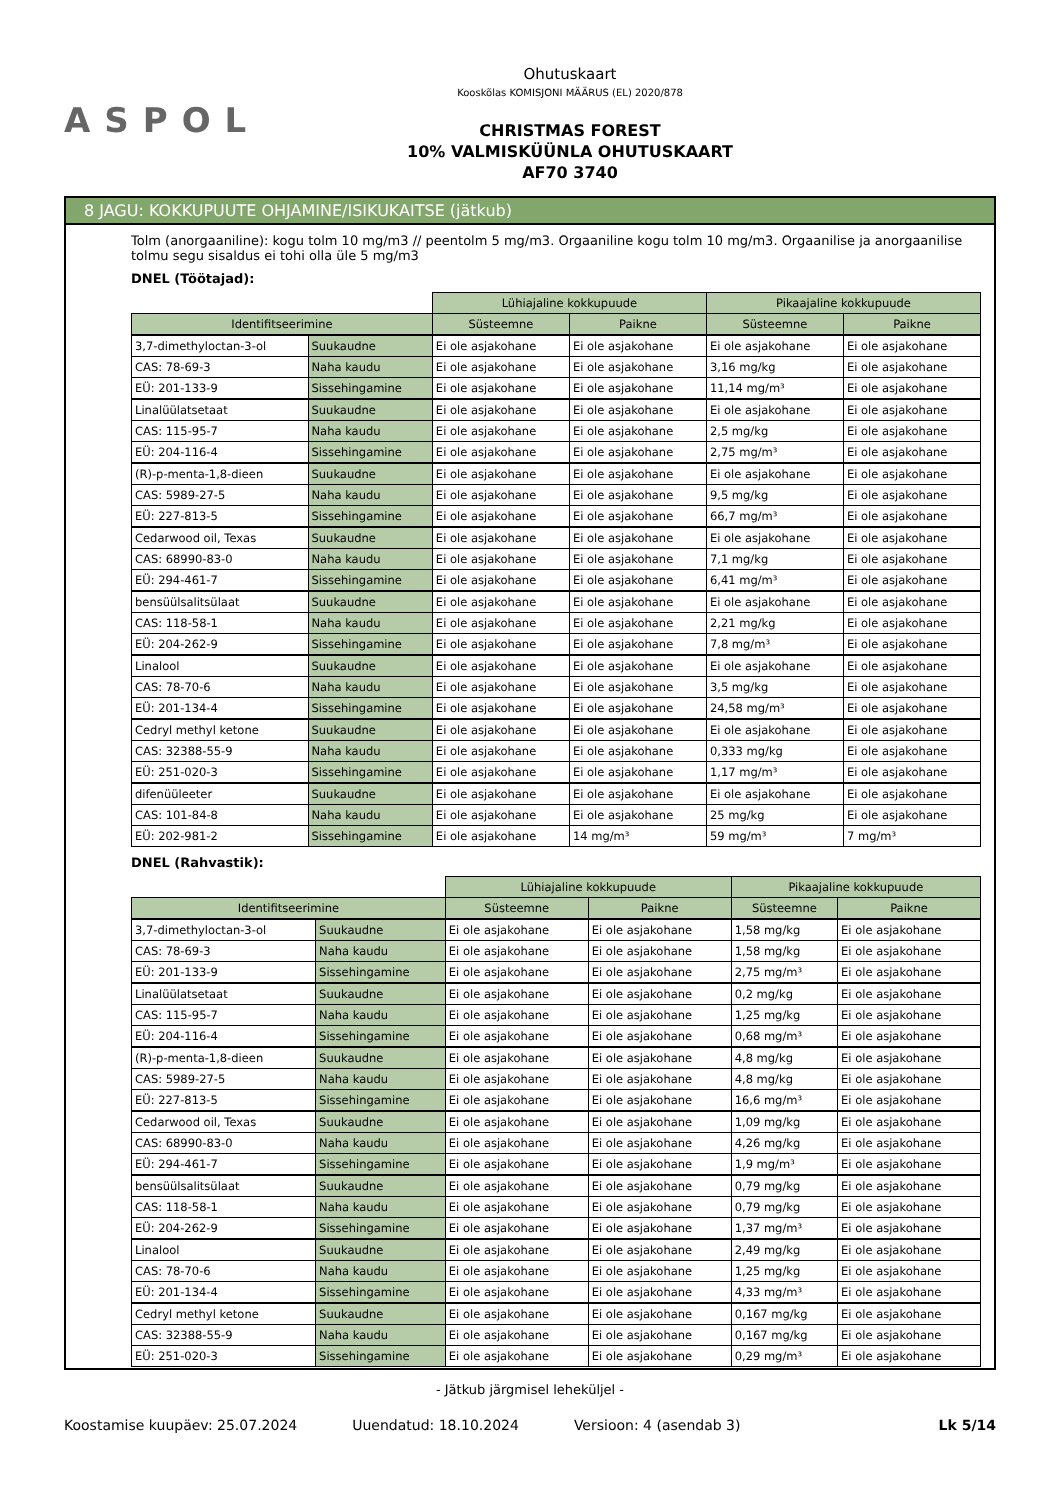ASPOL
Ohutuskaart
Kooskõlas KOMISJONI MÄÄRUS (EL) 2020/878
CHRISTMAS FOREST
10% VALMISKÜÜNLA OHUTUSKAART
AF70 3740
8 JAGU: KOKKUPUUTE OHJAMINE/ISIKUKAITSE (jätkub)
Tolm (anorgaaniline): kogu tolm 10 mg/m3 // peentolm 5 mg/m3. Orgaaniline kogu tolm 10 mg/m3. Orgaanilise ja anorgaanilise tolmu segu sisaldus ei tohi olla üle 5 mg/m3
DNEL (Töötajad):
| | | Lühiajaline kokkupuude | | Pikaajaline kokkupuude | |
| --- | --- | --- | --- | --- | --- |
| Identifitseerimine | | Süsteemne | Paikne | Süsteemne | Paikne |
| 3,7-dimethyloctan-3-ol | Suukaudne | Ei ole asjakohane | Ei ole asjakohane | Ei ole asjakohane | Ei ole asjakohane |
| CAS: 78-69-3 | Naha kaudu | Ei ole asjakohane | Ei ole asjakohane | 3,16 mg/kg | Ei ole asjakohane |
| EÜ: 201-133-9 | Sissehingamine | Ei ole asjakohane | Ei ole asjakohane | 11,14 mg/m³ | Ei ole asjakohane |
| Linalüülatsetaat | Suukaudne | Ei ole asjakohane | Ei ole asjakohane | Ei ole asjakohane | Ei ole asjakohane |
| CAS: 115-95-7 | Naha kaudu | Ei ole asjakohane | Ei ole asjakohane | 2,5 mg/kg | Ei ole asjakohane |
| EÜ: 204-116-4 | Sissehingamine | Ei ole asjakohane | Ei ole asjakohane | 2,75 mg/m³ | Ei ole asjakohane |
| (R)-p-menta-1,8-dieen | Suukaudne | Ei ole asjakohane | Ei ole asjakohane | Ei ole asjakohane | Ei ole asjakohane |
| CAS: 5989-27-5 | Naha kaudu | Ei ole asjakohane | Ei ole asjakohane | 9,5 mg/kg | Ei ole asjakohane |
| EÜ: 227-813-5 | Sissehingamine | Ei ole asjakohane | Ei ole asjakohane | 66,7 mg/m³ | Ei ole asjakohane |
| Cedarwood oil, Texas | Suukaudne | Ei ole asjakohane | Ei ole asjakohane | Ei ole asjakohane | Ei ole asjakohane |
| CAS: 68990-83-0 | Naha kaudu | Ei ole asjakohane | Ei ole asjakohane | 7,1 mg/kg | Ei ole asjakohane |
| EÜ: 294-461-7 | Sissehingamine | Ei ole asjakohane | Ei ole asjakohane | 6,41 mg/m³ | Ei ole asjakohane |
| bensüülsalitsülaat | Suukaudne | Ei ole asjakohane | Ei ole asjakohane | Ei ole asjakohane | Ei ole asjakohane |
| CAS: 118-58-1 | Naha kaudu | Ei ole asjakohane | Ei ole asjakohane | 2,21 mg/kg | Ei ole asjakohane |
| EÜ: 204-262-9 | Sissehingamine | Ei ole asjakohane | Ei ole asjakohane | 7,8 mg/m³ | Ei ole asjakohane |
| Linalool | Suukaudne | Ei ole asjakohane | Ei ole asjakohane | Ei ole asjakohane | Ei ole asjakohane |
| CAS: 78-70-6 | Naha kaudu | Ei ole asjakohane | Ei ole asjakohane | 3,5 mg/kg | Ei ole asjakohane |
| EÜ: 201-134-4 | Sissehingamine | Ei ole asjakohane | Ei ole asjakohane | 24,58 mg/m³ | Ei ole asjakohane |
| Cedryl methyl ketone | Suukaudne | Ei ole asjakohane | Ei ole asjakohane | Ei ole asjakohane | Ei ole asjakohane |
| CAS: 32388-55-9 | Naha kaudu | Ei ole asjakohane | Ei ole asjakohane | 0,333 mg/kg | Ei ole asjakohane |
| EÜ: 251-020-3 | Sissehingamine | Ei ole asjakohane | Ei ole asjakohane | 1,17 mg/m³ | Ei ole asjakohane |
| difenüüleeter | Suukaudne | Ei ole asjakohane | Ei ole asjakohane | Ei ole asjakohane | Ei ole asjakohane |
| CAS: 101-84-8 | Naha kaudu | Ei ole asjakohane | Ei ole asjakohane | 25 mg/kg | Ei ole asjakohane |
| EÜ: 202-981-2 | Sissehingamine | Ei ole asjakohane | 14 mg/m³ | 59 mg/m³ | 7 mg/m³ |
DNEL (Rahvastik):
| | | Lühiajaline kokkupuude | | Pikaajaline kokkupuude | |
| --- | --- | --- | --- | --- | --- |
| Identifitseerimine | | Süsteemne | Paikne | Süsteemne | Paikne |
| 3,7-dimethyloctan-3-ol | Suukaudne | Ei ole asjakohane | Ei ole asjakohane | 1,58 mg/kg | Ei ole asjakohane |
| CAS: 78-69-3 | Naha kaudu | Ei ole asjakohane | Ei ole asjakohane | 1,58 mg/kg | Ei ole asjakohane |
| EÜ: 201-133-9 | Sissehingamine | Ei ole asjakohane | Ei ole asjakohane | 2,75 mg/m³ | Ei ole asjakohane |
| Linalüülatsetaat | Suukaudne | Ei ole asjakohane | Ei ole asjakohane | 0,2 mg/kg | Ei ole asjakohane |
| CAS: 115-95-7 | Naha kaudu | Ei ole asjakohane | Ei ole asjakohane | 1,25 mg/kg | Ei ole asjakohane |
| EÜ: 204-116-4 | Sissehingamine | Ei ole asjakohane | Ei ole asjakohane | 0,68 mg/m³ | Ei ole asjakohane |
| (R)-p-menta-1,8-dieen | Suukaudne | Ei ole asjakohane | Ei ole asjakohane | 4,8 mg/kg | Ei ole asjakohane |
| CAS: 5989-27-5 | Naha kaudu | Ei ole asjakohane | Ei ole asjakohane | 4,8 mg/kg | Ei ole asjakohane |
| EÜ: 227-813-5 | Sissehingamine | Ei ole asjakohane | Ei ole asjakohane | 16,6 mg/m³ | Ei ole asjakohane |
| Cedarwood oil, Texas | Suukaudne | Ei ole asjakohane | Ei ole asjakohane | 1,09 mg/kg | Ei ole asjakohane |
| CAS: 68990-83-0 | Naha kaudu | Ei ole asjakohane | Ei ole asjakohane | 4,26 mg/kg | Ei ole asjakohane |
| EÜ: 294-461-7 | Sissehingamine | Ei ole asjakohane | Ei ole asjakohane | 1,9 mg/m³ | Ei ole asjakohane |
| bensüülsalitsülaat | Suukaudne | Ei ole asjakohane | Ei ole asjakohane | 0,79 mg/kg | Ei ole asjakohane |
| CAS: 118-58-1 | Naha kaudu | Ei ole asjakohane | Ei ole asjakohane | 0,79 mg/kg | Ei ole asjakohane |
| EÜ: 204-262-9 | Sissehingamine | Ei ole asjakohane | Ei ole asjakohane | 1,37 mg/m³ | Ei ole asjakohane |
| Linalool | Suukaudne | Ei ole asjakohane | Ei ole asjakohane | 2,49 mg/kg | Ei ole asjakohane |
| CAS: 78-70-6 | Naha kaudu | Ei ole asjakohane | Ei ole asjakohane | 1,25 mg/kg | Ei ole asjakohane |
| EÜ: 201-134-4 | Sissehingamine | Ei ole asjakohane | Ei ole asjakohane | 4,33 mg/m³ | Ei ole asjakohane |
| Cedryl methyl ketone | Suukaudne | Ei ole asjakohane | Ei ole asjakohane | 0,167 mg/kg | Ei ole asjakohane |
| CAS: 32388-55-9 | Naha kaudu | Ei ole asjakohane | Ei ole asjakohane | 0,167 mg/kg | Ei ole asjakohane |
| EÜ: 251-020-3 | Sissehingamine | Ei ole asjakohane | Ei ole asjakohane | 0,29 mg/m³ | Ei ole asjakohane |
- Jätkub järgmisel leheküljel -
Koostamise kuupäev: 25.07.2024 Uuendatud: 18.10.2024 Versioon: 4 (asendab 3) Lk 5/14